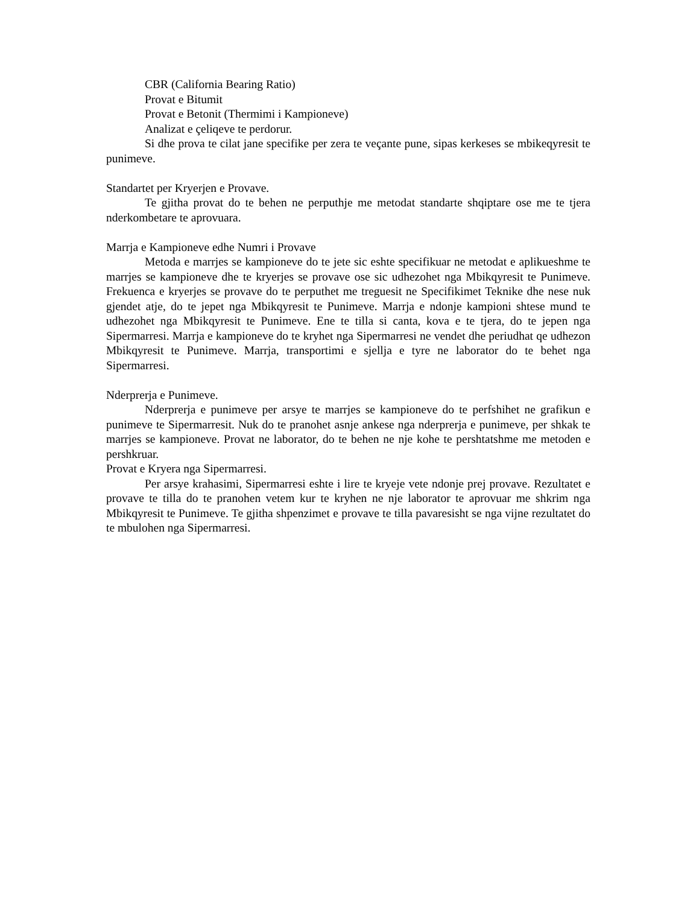CBR (California Bearing Ratio)
Provat e Bitumit
Provat e Betonit (Thermimi i Kampioneve)
Analizat e çeliqeve te perdorur.
Si dhe prova te cilat jane specifike per zera te veçante pune, sipas kerkeses se mbikeqyresit te punimeve.
Standartet per Kryerjen e Provave.
Te gjitha provat do te behen ne perputhje me metodat standarte shqiptare ose me te tjera nderkombetare te aprovuara.
Marrja e Kampioneve edhe Numri i Provave
Metoda e marrjes se kampioneve do te jete sic eshte specifikuar ne metodat e aplikueshme te marrjes se kampioneve dhe te kryerjes se provave ose sic udhezohet nga Mbikqyresit te Punimeve. Frekuenca e kryerjes se provave do te perputhet me treguesit ne Specifikimet Teknike dhe nese nuk gjendet atje, do te jepet nga Mbikqyresit te Punimeve. Marrja e ndonje kampioni shtese mund te udhezohet nga Mbikqyresit te Punimeve. Ene te tilla si canta, kova e te tjera, do te jepen nga Sipermarresi. Marrja e kampioneve do te kryhet nga Sipermarresi ne vendet dhe periudhat qe udhezon Mbikqyresit te Punimeve. Marrja, transportimi e sjellja e tyre ne laborator do te behet nga Sipermarresi.
Nderprerja e Punimeve.
Nderprerja e punimeve per arsye te marrjes se kampioneve do te perfshihet ne grafikun e punimeve te Sipermarresit. Nuk do te pranohet asnje ankese nga nderprerja e punimeve, per shkak te marrjes se kampioneve. Provat ne laborator, do te behen ne nje kohe te pershtatshme me metoden e pershkruar.
Provat e Kryera nga Sipermarresi.
Per arsye krahasimi, Sipermarresi eshte i lire te kryeje vete ndonje prej provave. Rezultatet e provave te tilla do te pranohen vetem kur te kryhen ne nje laborator te aprovuar me shkrim nga Mbikqyresit te Punimeve. Te gjitha shpenzimet e provave te tilla pavaresisht se nga vijne rezultatet do te mbulohen nga Sipermarresi.